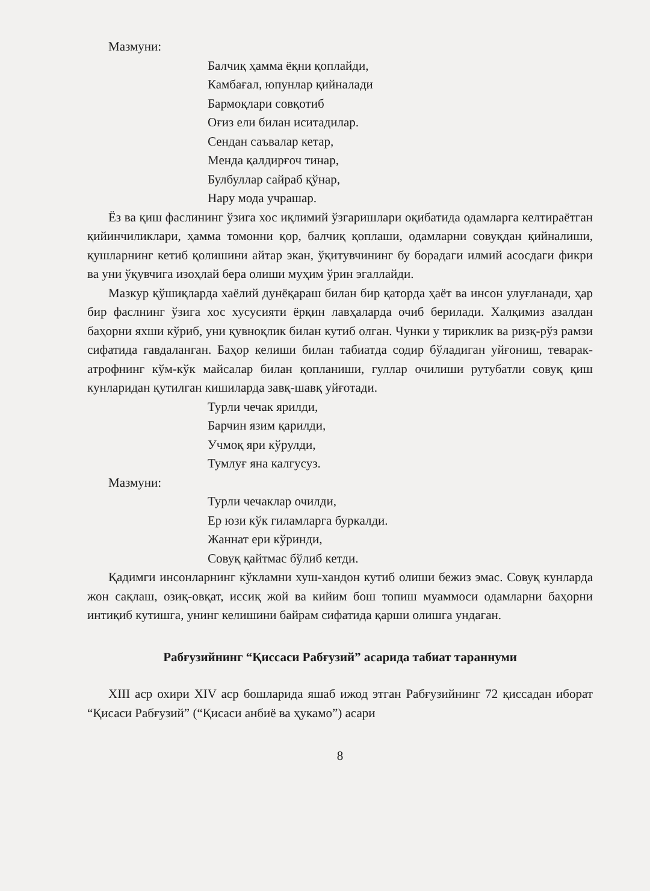Мазмуни:
Балчиқ ҳамма ёқни қоплайди,
Камбағал, юпунлар қийналади
Бармоқлари совқотиб
Оғиз ели билан иситадилар.
Сендан саъвалар кетар,
Менда қалдирғоч тинар,
Булбуллар сайраб қўнар,
Нару мода учрашар.
Ёз ва қиш фаслининг ўзига хос иқлимий ўзгаришлари оқибатида одамларга келтираётган қийинчиликлари, ҳамма томонни қор, балчиқ қоплаши, одамларни совуқдан қийналиши, қушларнинг кетиб қолишини айтар экан, ўқитувчининг бу борадаги илмий асосдаги фикри ва уни ўқувчига изоҳлай бера олиши муҳим ўрин эгаллайди.
Мазкур қўшиқларда хаёлий дунёқараш билан бир қаторда ҳаёт ва инсон улуғланади, ҳар бир фаслнинг ўзига хос хусусияти ёрқин лавҳаларда очиб берилади. Халқимиз азалдан баҳорни яхши кўриб, уни қувноқлик билан кутиб олган. Чунки у тириклик ва ризқ-рўз рамзи сифатида гавдаланган. Баҳор келиши билан табиатда содир бўладиган уйғониш, теварак-атрофнинг кўм-кўк майсалар билан қопланиши, гуллар очилиши рутубатли совуқ қиш кунларидан қутилган кишиларда завқ-шавқ уйғотади.
Турли чечак ярилди,
Барчин язим қарилди,
Учмоқ яри кўрулди,
Тумлуғ яна калгусуз.
Мазмуни:
Турли чечаклар очилди,
Ер юзи кўк гиламларга буркалди.
Жаннат ери кўринди,
Совуқ қайтмас бўлиб кетди.
Қадимги инсонларнинг кўкламни хуш-хандон кутиб олиши бежиз эмас. Совуқ кунларда жон сақлаш, озиқ-овқат, иссиқ жой ва кийим бош топиш муаммоси одамларни баҳорни интиқиб кутишга, унинг келишини байрам сифатида қарши олишга ундаган.
Рабғузийнинг “Қиссаси Рабғузий” асарида табиат тараннуми
XIII аср охири XIV аср бошларида яшаб ижод этган Рабғузийнинг 72 қиссадан иборат “Қисаси Рабғузий” (“Қисаси анбиё ва ҳукамо”) асари
8